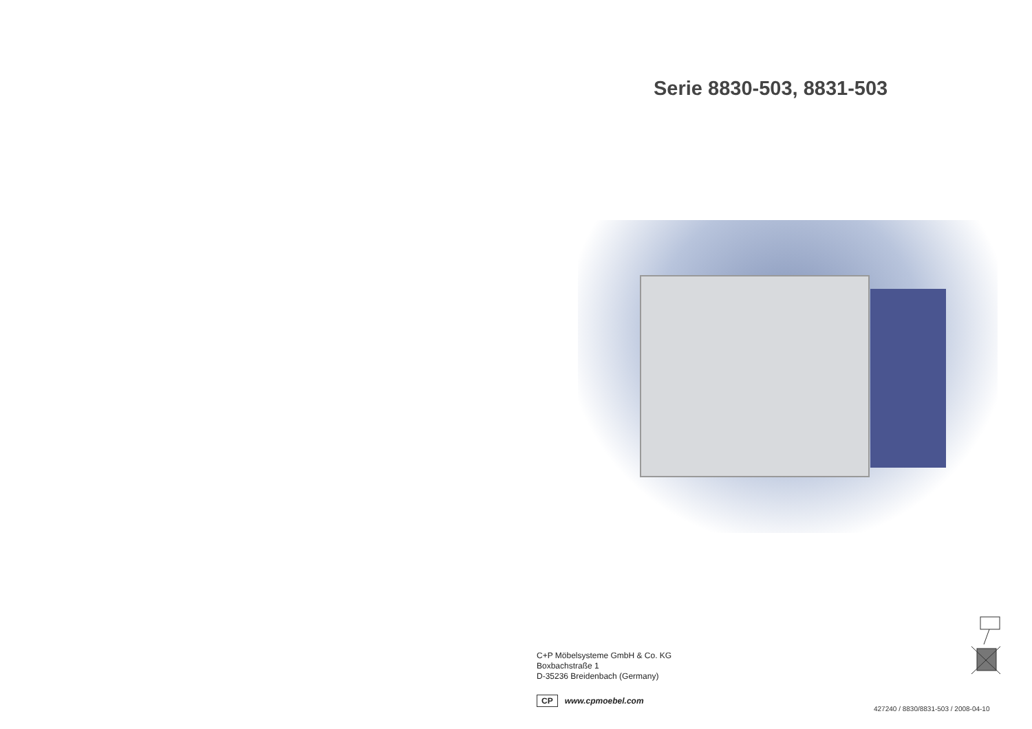Serie 8830-503, 8831-503
C+P Möbelsysteme GmbH & Co. KG
Boxbachstraße 1
D-35236 Breidenbach (Germany)
CP www.cpmoebel.com
427240 / 8830/8831-503 / 2008-04-10